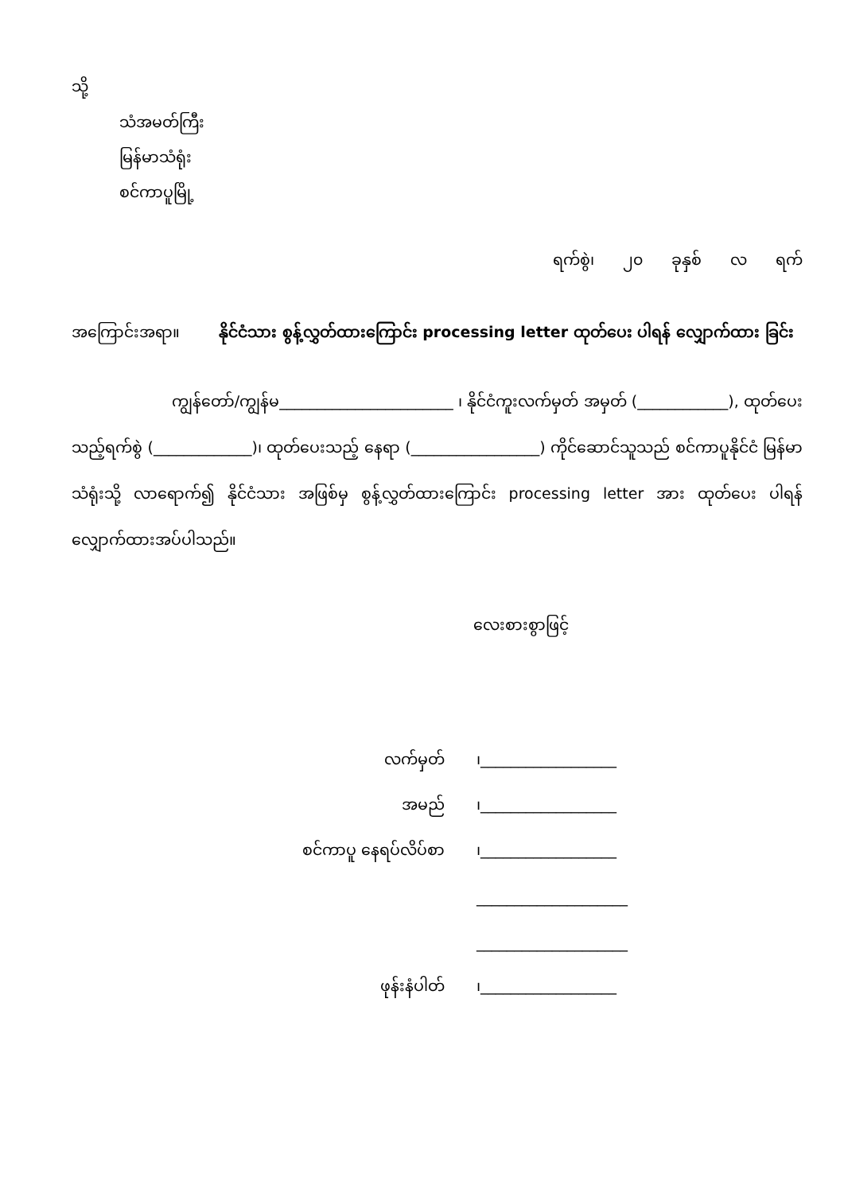သို့
သံအမတ်ကြီး
မြန်မာသံရုံး
စင်ကာပူမြို့
ရက်စွဲ၊ ၂၀ ခုနှစ် လ ရက်
အကြောင်းအရာ။ နိုင်ငံသား စွန့်လွှတ်ထားကြောင်း processing letter ထုတ်ပေး ပါရန် လျှောက်ထား ခြင်း
ကျွန်တော်/ကျွန်မ_______________________ ၊ နိုင်ငံကူးလက်မှတ် အမှတ် (____________), ထုတ်ပေးသည့်ရက်စွဲ (_____________)၊ ထုတ်ပေးသည့် နေရာ (_________________) ကိုင်ဆောင်သူသည် စင်ကာပူနိုင်ငံ မြန်မာသံရုံးသို့ လာရောက်၍ နိုင်ငံသား အဖြစ်မှ စွန့်လွှတ်ထားကြောင်း processing letter အား ထုတ်ပေး ပါရန် လျှောက်ထားအပ်ပါသည်။
လေးစားစွာဖြင့်
| လက်မှတ် | ၊__________________ |
| အမည် | ၊__________________ |
| စင်ကာပူ နေရပ်လိပ်စာ | ၊__________________ |
| | ____________________ |
| | ____________________ |
| ဖုန်းနံပါတ် | ၊__________________ |